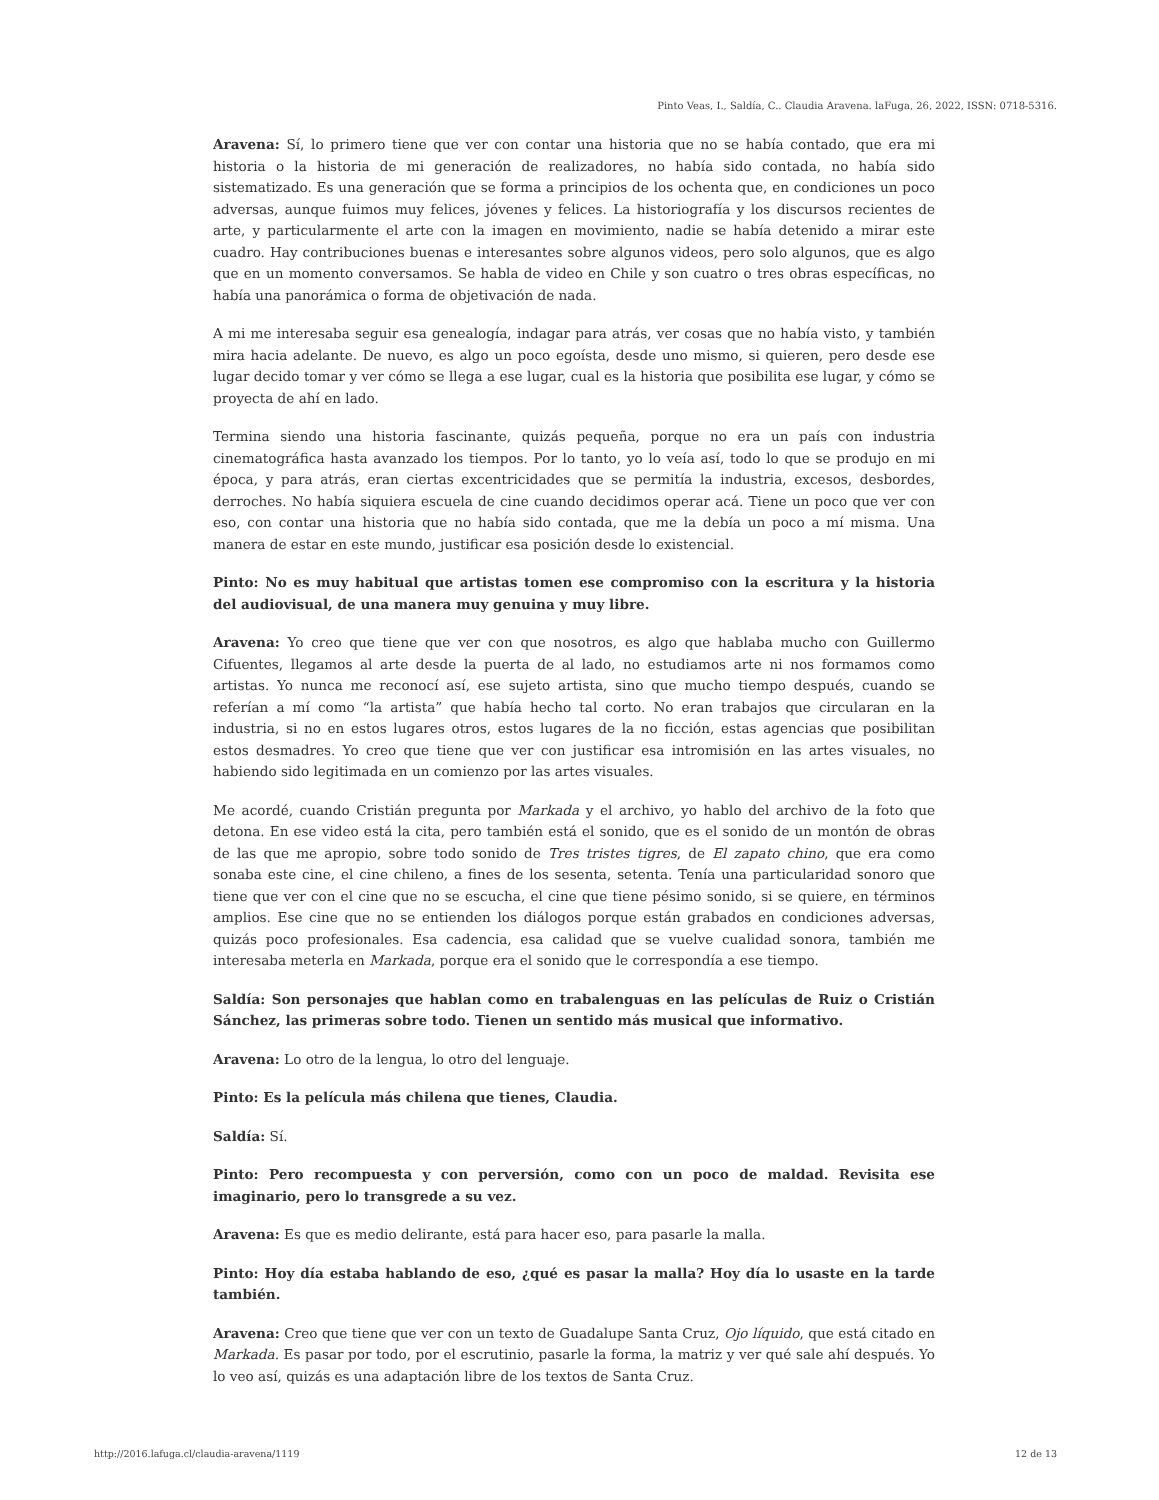Pinto Veas, I., Saldía, C.. Claudia Aravena. laFuga, 26, 2022, ISSN: 0718-5316.
Aravena: Sí, lo primero tiene que ver con contar una historia que no se había contado, que era mi historia o la historia de mi generación de realizadores, no había sido contada, no había sido sistematizado. Es una generación que se forma a principios de los ochenta que, en condiciones un poco adversas, aunque fuimos muy felices, jóvenes y felices. La historiografía y los discursos recientes de arte, y particularmente el arte con la imagen en movimiento, nadie se había detenido a mirar este cuadro. Hay contribuciones buenas e interesantes sobre algunos videos, pero solo algunos, que es algo que en un momento conversamos. Se habla de video en Chile y son cuatro o tres obras específicas, no había una panorámica o forma de objetivación de nada.
A mi me interesaba seguir esa genealogía, indagar para atrás, ver cosas que no había visto, y también mira hacia adelante. De nuevo, es algo un poco egoísta, desde uno mismo, si quieren, pero desde ese lugar decido tomar y ver cómo se llega a ese lugar, cual es la historia que posibilita ese lugar, y cómo se proyecta de ahí en lado.
Termina siendo una historia fascinante, quizás pequeña, porque no era un país con industria cinematográfica hasta avanzado los tiempos. Por lo tanto, yo lo veía así, todo lo que se produjo en mi época, y para atrás, eran ciertas excentricidades que se permitía la industria, excesos, desbordes, derroches. No había siquiera escuela de cine cuando decidimos operar acá. Tiene un poco que ver con eso, con contar una historia que no había sido contada, que me la debía un poco a mí misma. Una manera de estar en este mundo, justificar esa posición desde lo existencial.
Pinto: No es muy habitual que artistas tomen ese compromiso con la escritura y la historia del audiovisual, de una manera muy genuina y muy libre.
Aravena: Yo creo que tiene que ver con que nosotros, es algo que hablaba mucho con Guillermo Cifuentes, llegamos al arte desde la puerta de al lado, no estudiamos arte ni nos formamos como artistas. Yo nunca me reconocí así, ese sujeto artista, sino que mucho tiempo después, cuando se referían a mí como “la artista” que había hecho tal corto. No eran trabajos que circularan en la industria, si no en estos lugares otros, estos lugares de la no ficción, estas agencias que posibilitan estos desmadres. Yo creo que tiene que ver con justificar esa intromisión en las artes visuales, no habiendo sido legitimada en un comienzo por las artes visuales.
Me acordé, cuando Cristián pregunta por Markada y el archivo, yo hablo del archivo de la foto que detona. En ese video está la cita, pero también está el sonido, que es el sonido de un montón de obras de las que me apropio, sobre todo sonido de Tres tristes tigres, de El zapato chino, que era como sonaba este cine, el cine chileno, a fines de los sesenta, setenta. Tenía una particularidad sonoro que tiene que ver con el cine que no se escucha, el cine que tiene pésimo sonido, si se quiere, en términos amplios. Ese cine que no se entienden los diálogos porque están grabados en condiciones adversas, quizás poco profesionales. Esa cadencia, esa calidad que se vuelve cualidad sonora, también me interesaba meterla en Markada, porque era el sonido que le correspondía a ese tiempo.
Saldía: Son personajes que hablan como en trabalenguas en las películas de Ruiz o Cristián Sánchez, las primeras sobre todo. Tienen un sentido más musical que informativo.
Aravena: Lo otro de la lengua, lo otro del lenguaje.
Pinto: Es la película más chilena que tienes, Claudia.
Saldía: Sí.
Pinto: Pero recompuesta y con perversión, como con un poco de maldad. Revisita ese imaginario, pero lo transgrede a su vez.
Aravena: Es que es medio delirante, está para hacer eso, para pasarle la malla.
Pinto: Hoy día estaba hablando de eso, ¿qué es pasar la malla? Hoy día lo usaste en la tarde también.
Aravena: Creo que tiene que ver con un texto de Guadalupe Santa Cruz, Ojo líquido, que está citado en Markada. Es pasar por todo, por el escrutinio, pasarle la forma, la matriz y ver qué sale ahí después. Yo lo veo así, quizás es una adaptación libre de los textos de Santa Cruz.
http://2016.lafuga.cl/claudia-aravena/1119 12 de 13